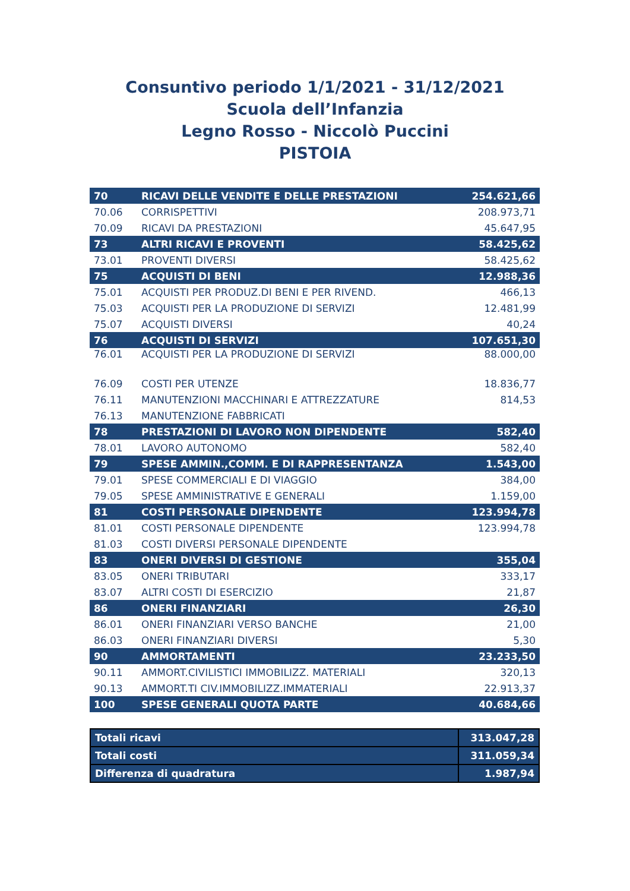Consuntivo periodo 1/1/2021 - 31/12/2021
Scuola dell’Infanzia
Legno Rosso - Niccolò Puccini
PISTOIA
| 70 | RICAVI DELLE VENDITE E DELLE PRESTAZIONI | 254.621,66 |
| 70.06 | CORRISPETTIVI | 208.973,71 |
| 70.09 | RICAVI DA PRESTAZIONI | 45.647,95 |
| 73 | ALTRI RICAVI E PROVENTI | 58.425,62 |
| 73.01 | PROVENTI DIVERSI | 58.425,62 |
| 75 | ACQUISTI DI BENI | 12.988,36 |
| 75.01 | ACQUISTI PER PRODUZ.DI BENI E PER RIVEND. | 466,13 |
| 75.03 | ACQUISTI PER LA PRODUZIONE DI SERVIZI | 12.481,99 |
| 75.07 | ACQUISTI DIVERSI | 40,24 |
| 76 | ACQUISTI DI SERVIZI | 107.651,30 |
| 76.01 | ACQUISTI PER LA PRODUZIONE DI SERVIZI | 88.000,00 |
| 76.09 | COSTI PER UTENZE | 18.836,77 |
| 76.11 | MANUTENZIONI MACCHINARI E ATTREZZATURE | 814,53 |
| 76.13 | MANUTENZIONE FABBRICATI | |
| 78 | PRESTAZIONI DI LAVORO NON DIPENDENTE | 582,40 |
| 78.01 | LAVORO AUTONOMO | 582,40 |
| 79 | SPESE AMMIN.,COMM. E DI RAPPRESENTANZA | 1.543,00 |
| 79.01 | SPESE COMMERCIALI E DI VIAGGIO | 384,00 |
| 79.05 | SPESE AMMINISTRATIVE E GENERALI | 1.159,00 |
| 81 | COSTI PERSONALE DIPENDENTE | 123.994,78 |
| 81.01 | COSTI PERSONALE DIPENDENTE | 123.994,78 |
| 81.03 | COSTI DIVERSI PERSONALE DIPENDENTE | |
| 83 | ONERI DIVERSI DI GESTIONE | 355,04 |
| 83.05 | ONERI TRIBUTARI | 333,17 |
| 83.07 | ALTRI COSTI DI ESERCIZIO | 21,87 |
| 86 | ONERI FINANZIARI | 26,30 |
| 86.01 | ONERI FINANZIARI VERSO BANCHE | 21,00 |
| 86.03 | ONERI FINANZIARI DIVERSI | 5,30 |
| 90 | AMMORTAMENTI | 23.233,50 |
| 90.11 | AMMORT.CIVILISTICI IMMOBILIZZ. MATERIALI | 320,13 |
| 90.13 | AMMORT.TI CIV.IMMOBILIZZ.IMMATERIALI | 22.913,37 |
| 100 | SPESE GENERALI QUOTA PARTE | 40.684,66 |
| Totali ricavi | 313.047,28 |
| Totali costi | 311.059,34 |
| Differenza di quadratura | 1.987,94 |